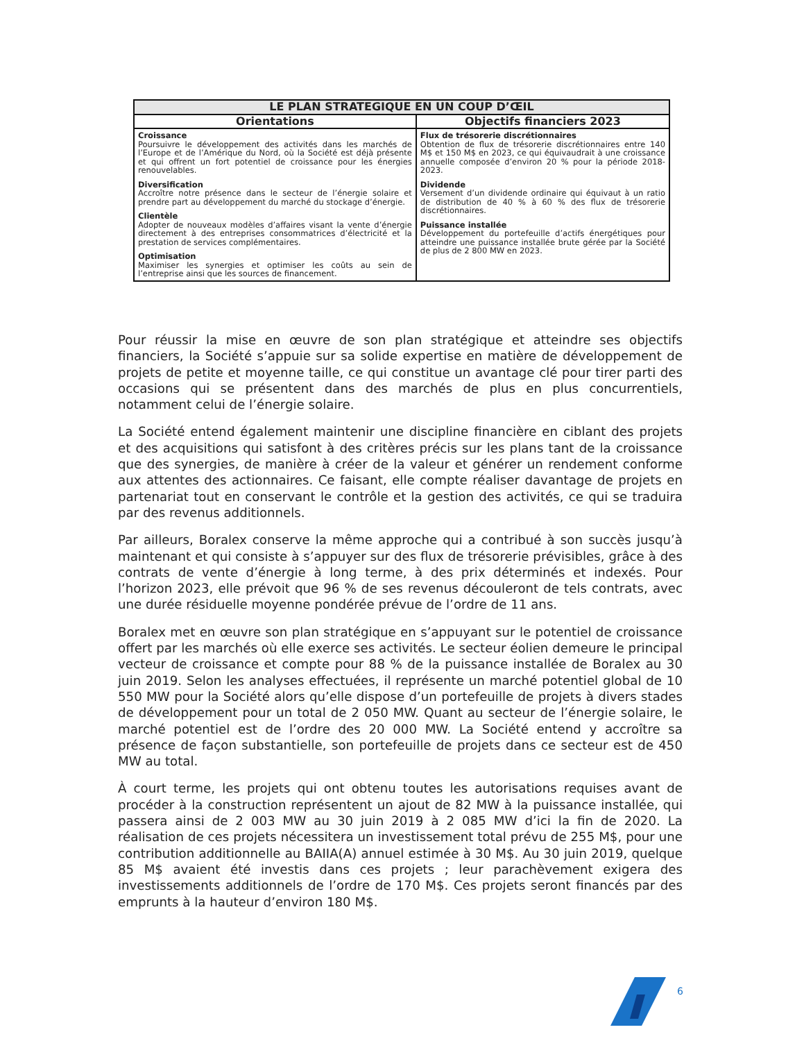| LE PLAN STRATEGIQUE EN UN COUP D’ŒIL | |
| --- | --- |
| Orientations | Objectifs financiers 2023 |
| Croissance Poursuivre le développement des activités dans les marchés de l’Europe et de l’Amérique du Nord, où la Société est déjà présente et qui offrent un fort potentiel de croissance pour les énergies renouvelables. Diversification Accroître notre présence dans le secteur de l’énergie solaire et prendre part au développement du marché du stockage d’énergie. Clientèle Adopter de nouveaux modèles d’affaires visant la vente d’énergie directement à des entreprises consommatrices d’électricité et la prestation de services complémentaires. Optimisation Maximiser les synergies et optimiser les coûts au sein de l’entreprise ainsi que les sources de financement. | Flux de trésorerie discrétionnaires Obtention de flux de trésorerie discrétionnaires entre 140 M$ et 150 M$ en 2023, ce qui équivaudrait à une croissance annuelle composée d’environ 20 % pour la période 2018-2023. Dividende Versement d’un dividende ordinaire qui équivaut à un ratio de distribution de 40 % à 60 % des flux de trésorerie discrétionnaires. Puissance installée Développement du portefeuille d’actifs énergétiques pour atteindre une puissance installée brute gérée par la Société de plus de 2 800 MW en 2023. |
Pour réussir la mise en œuvre de son plan stratégique et atteindre ses objectifs financiers, la Société s’appuie sur sa solide expertise en matière de développement de projets de petite et moyenne taille, ce qui constitue un avantage clé pour tirer parti des occasions qui se présentent dans des marchés de plus en plus concurrentiels, notamment celui de l’énergie solaire.
La Société entend également maintenir une discipline financière en ciblant des projets et des acquisitions qui satisfont à des critères précis sur les plans tant de la croissance que des synergies, de manière à créer de la valeur et générer un rendement conforme aux attentes des actionnaires. Ce faisant, elle compte réaliser davantage de projets en partenariat tout en conservant le contrôle et la gestion des activités, ce qui se traduira par des revenus additionnels.
Par ailleurs, Boralex conserve la même approche qui a contribué à son succès jusqu’à maintenant et qui consiste à s’appuyer sur des flux de trésorerie prévisibles, grâce à des contrats de vente d’énergie à long terme, à des prix déterminés et indexés. Pour l’horizon 2023, elle prévoit que 96 % de ses revenus découleront de tels contrats, avec une durée résiduelle moyenne pondérée prévue de l’ordre de 11 ans.
Boralex met en œuvre son plan stratégique en s’appuyant sur le potentiel de croissance offert par les marchés où elle exerce ses activités. Le secteur éolien demeure le principal vecteur de croissance et compte pour 88 % de la puissance installée de Boralex au 30 juin 2019. Selon les analyses effectuées, il représente un marché potentiel global de 10 550 MW pour la Société alors qu’elle dispose d’un portefeuille de projets à divers stades de développement pour un total de 2 050 MW. Quant au secteur de l’énergie solaire, le marché potentiel est de l’ordre des 20 000 MW. La Société entend y accroître sa présence de façon substantielle, son portefeuille de projets dans ce secteur est de 450 MW au total.
À court terme, les projets qui ont obtenu toutes les autorisations requises avant de procéder à la construction représentent un ajout de 82 MW à la puissance installée, qui passera ainsi de 2 003 MW au 30 juin 2019 à 2 085 MW d’ici la fin de 2020. La réalisation de ces projets nécessitera un investissement total prévu de 255 M$, pour une contribution additionnelle au BAIIA(A) annuel estimée à 30 M$. Au 30 juin 2019, quelque 85 M$ avaient été investis dans ces projets ; leur parachèvement exigera des investissements additionnels de l’ordre de 170 M$. Ces projets seront financés par des emprunts à la hauteur d’environ 180 M$.
6